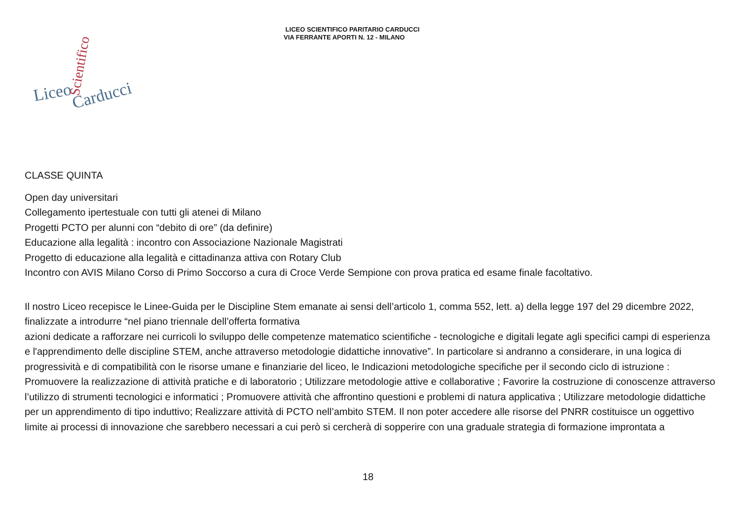LICEO SCIENTIFICO PARITARIO CARDUCCI
VIA FERRANTE APORTI N. 12 - MILANO
Liceo
Carducci
Scientifico
CLASSE QUINTA
Open day universitari
Collegamento ipertestuale con tutti gli atenei di Milano
Progetti PCTO per alunni con “debito di ore” (da definire)
Educazione alla legalità : incontro con Associazione Nazionale Magistrati
Progetto di educazione alla legalità e cittadinanza attiva con Rotary Club
Incontro con AVIS Milano Corso di Primo Soccorso a cura di Croce Verde Sempione con prova pratica ed esame finale facoltativo.
Il nostro Liceo recepisce le Linee-Guida per le Discipline Stem emanate ai sensi dell’articolo 1, comma 552, lett. a) della legge 197 del 29 dicembre 2022, finalizzate a introdurre “nel piano triennale dell’offerta formativa
azioni dedicate a rafforzare nei curricoli lo sviluppo delle competenze matematico scientifiche - tecnologiche e digitali legate agli specifici campi di esperienza e l'apprendimento delle discipline STEM, anche attraverso metodologie didattiche innovative”. In particolare si andranno a considerare, in una logica di progressività e di compatibilità con le risorse umane e finanziarie del liceo, le Indicazioni metodologiche specifiche per il secondo ciclo di istruzione : Promuovere la realizzazione di attività pratiche e di laboratorio ; Utilizzare metodologie attive e collaborative ; Favorire la costruzione di conoscenze attraverso l’utilizzo di strumenti tecnologici e informatici ; Promuovere attività che affrontino questioni e problemi di natura applicativa ; Utilizzare metodologie didattiche per un apprendimento di tipo induttivo; Realizzare attività di PCTO nell’ambito STEM. Il non poter accedere alle risorse del PNRR costituisce un oggettivo limite ai processi di innovazione che sarebbero necessari a cui però si cercherà di sopperire con una graduale strategia di formazione improntata a
18